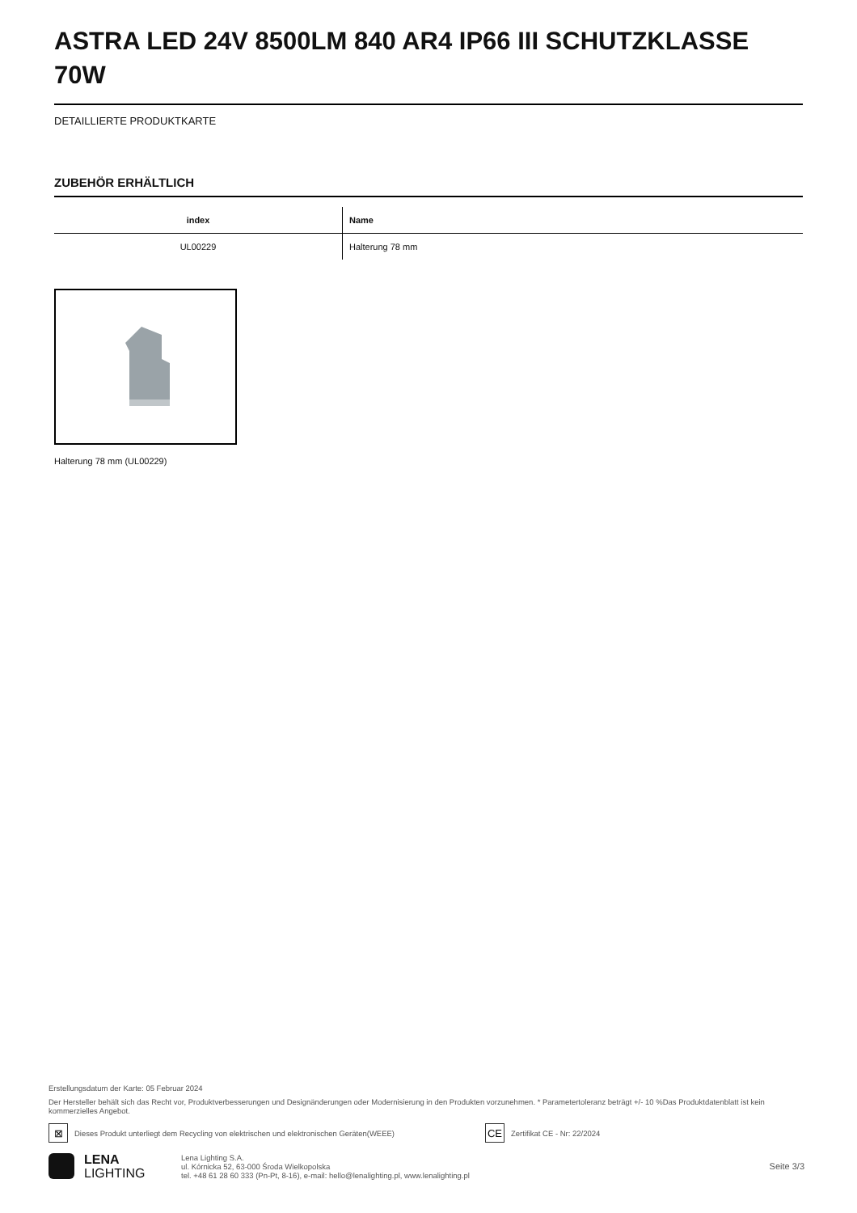ASTRA LED 24V 8500LM 840 AR4 IP66 III SCHUTZKLASSE 70W
DETAILLIERTE PRODUKTKARTE
ZUBEHÖR ERHÄLTLICH
| index | Name |
| --- | --- |
| UL00229 | Halterung 78 mm |
Halterung 78 mm (UL00229)
Erstellungsdatum der Karte: 05 Februar 2024
Der Hersteller behält sich das Recht vor, Produktverbesserungen und Designänderungen oder Modernisierung in den Produkten vorzunehmen. * Parametertoleranz beträgt +/- 10 %Das Produktdatenblatt ist kein kommerzielles Angebot.
⊠
Dieses Produkt unterliegt dem Recycling von elektrischen und elektronischen Geräten(WEEE)
CE
Zertifikat CE - Nr: 22/2024
LENA
LIGHTING
Lena Lighting S.A.
ul. Kórnicka 52, 63-000 Środa Wielkopolska
tel. +48 61 28 60 333 (Pn-Pt, 8-16), e-mail: hello@lenalighting.pl, www.lenalighting.pl
Seite 3/3